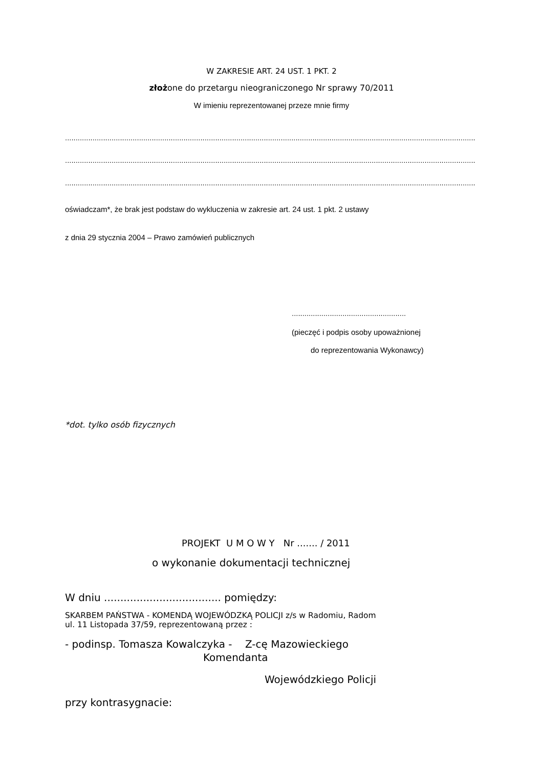W ZAKRESIE ART. 24 UST. 1 PKT. 2
złożone do przetargu nieograniczonego Nr sprawy 70/2011
W imieniu reprezentowanej przeze mnie firmy
..................................................................................................................................................................................................
..................................................................................................................................................................................................
..................................................................................................................................................................................................
oświadczam*, że brak jest podstaw do wykluczenia w zakresie art. 24 ust. 1 pkt. 2 ustawy
z dnia 29 stycznia 2004 – Prawo zamówień publicznych
......................................................
(pieczęć i podpis osoby upoważnionej
do reprezentowania Wykonawcy)
*dot. tylko osób fizycznych
PROJEKT U M O W Y Nr ....... / 2011
o wykonanie dokumentacji technicznej
W dniu .................................... pomiędzy:
SKARBEM PAŃSTWA - KOMENDĄ WOJEWÓDZKĄ POLICJI z/s w Radomiu, Radom
ul. 11 Listopada 37/59, reprezentowaną przez :
- podinsp. Tomasza Kowalczyka - Z-cę Mazowieckiego
Komendanta
Wojewódzkiego Policji
przy kontrasygnacie: